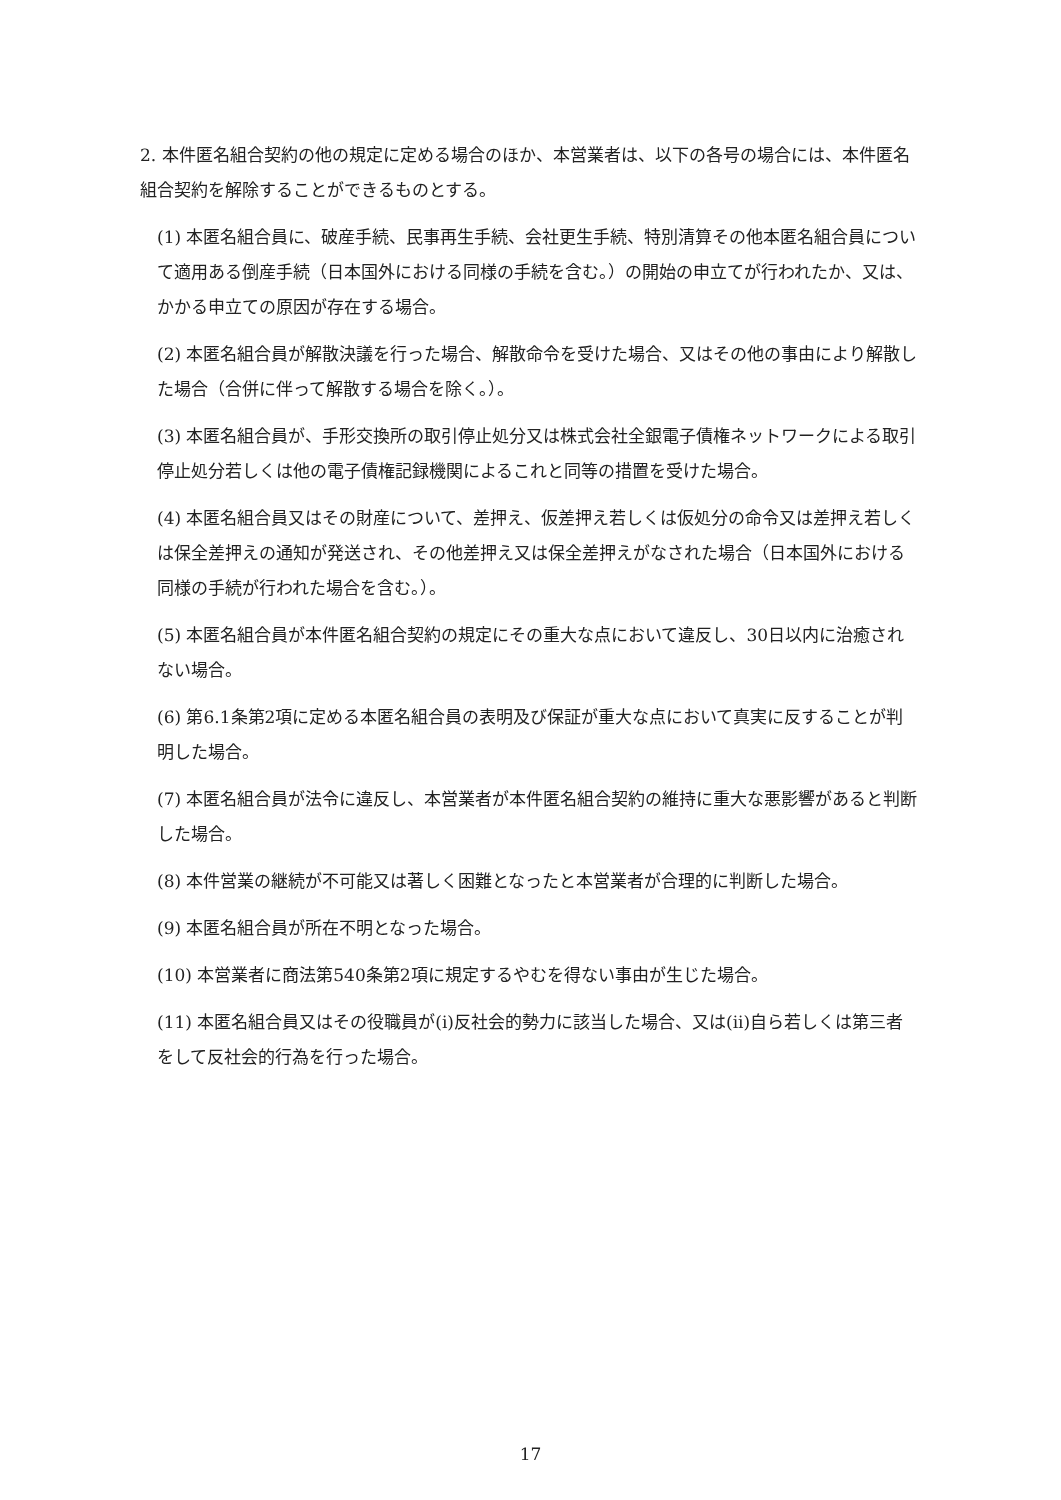2. 本件匿名組合契約の他の規定に定める場合のほか、本営業者は、以下の各号の場合には、本件匿名組合契約を解除することができるものとする。
(1) 本匿名組合員に、破産手続、民事再生手続、会社更生手続、特別清算その他本匿名組合員について適用ある倒産手続（日本国外における同様の手続を含む。）の開始の申立てが行われたか、又は、かかる申立ての原因が存在する場合。
(2) 本匿名組合員が解散決議を行った場合、解散命令を受けた場合、又はその他の事由により解散した場合（合併に伴って解散する場合を除く。）。
(3) 本匿名組合員が、手形交換所の取引停止処分又は株式会社全銀電子債権ネットワークによる取引停止処分若しくは他の電子債権記録機関によるこれと同等の措置を受けた場合。
(4) 本匿名組合員又はその財産について、差押え、仮差押え若しくは仮処分の命令又は差押え若しくは保全差押えの通知が発送され、その他差押え又は保全差押えがなされた場合（日本国外における同様の手続が行われた場合を含む。）。
(5) 本匿名組合員が本件匿名組合契約の規定にその重大な点において違反し、30日以内に治癒されない場合。
(6) 第6.1条第2項に定める本匿名組合員の表明及び保証が重大な点において真実に反することが判明した場合。
(7) 本匿名組合員が法令に違反し、本営業者が本件匿名組合契約の維持に重大な悪影響があると判断した場合。
(8) 本件営業の継続が不可能又は著しく困難となったと本営業者が合理的に判断した場合。
(9) 本匿名組合員が所在不明となった場合。
(10) 本営業者に商法第540条第2項に規定するやむを得ない事由が生じた場合。
(11) 本匿名組合員又はその役職員が(i)反社会的勢力に該当した場合、又は(ii)自ら若しくは第三者をして反社会的行為を行った場合。
17